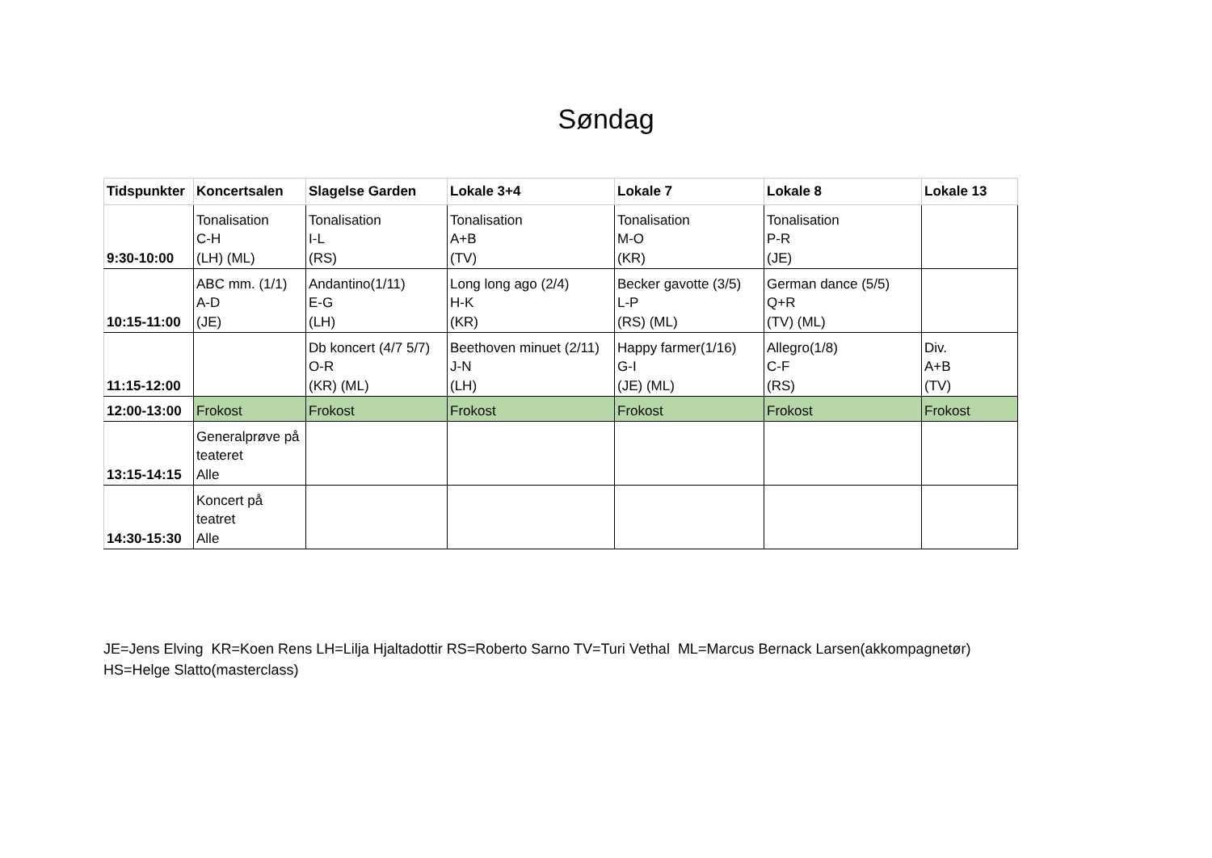Søndag
| Tidspunkter | Koncertsalen | Slagelse Garden | Lokale 3+4 | Lokale 7 | Lokale 8 | Lokale 13 |
| --- | --- | --- | --- | --- | --- | --- |
| 9:30-10:00 | Tonalisation C-H (LH) (ML) | Tonalisation I-L (RS) | Tonalisation A+B (TV) | Tonalisation M-O (KR) | Tonalisation P-R (JE) | |
| 10:15-11:00 | ABC mm. (1/1) A-D (JE) | Andantino(1/11) E-G (LH) | Long long ago (2/4) H-K (KR) | Becker gavotte (3/5) L-P (RS) (ML) | German dance (5/5) Q+R (TV) (ML) | |
| 11:15-12:00 | | Db koncert (4/7 5/7) O-R (KR) (ML) | Beethoven minuet (2/11) J-N (LH) | Happy farmer(1/16) G-I (JE) (ML) | Allegro(1/8) C-F (RS) | Div. A+B (TV) |
| 12:00-13:00 | Frokost | Frokost | Frokost | Frokost | Frokost | Frokost |
| 13:15-14:15 | Generalprøve på teateret Alle | | | | | |
| 14:30-15:30 | Koncert på teatret Alle | | | | | |
JE=Jens Elving KR=Koen Rens LH=Lilja Hjaltadottir RS=Roberto Sarno TV=Turi Vethal ML=Marcus Bernack Larsen(akkompagnetør)
HS=Helge Slatto(masterclass)